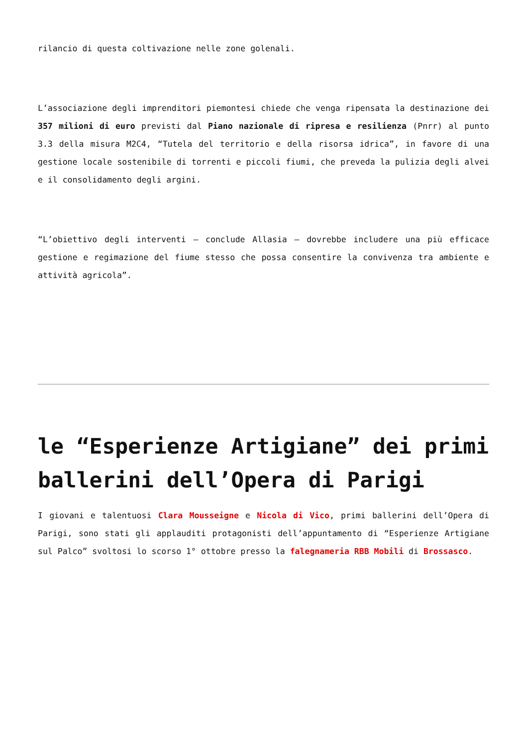rilancio di questa coltivazione nelle zone golenali.
L’associazione degli imprenditori piemontesi chiede che venga ripensata la destinazione dei 357 milioni di euro previsti dal Piano nazionale di ripresa e resilienza (Pnrr) al punto 3.3 della misura M2C4, “Tutela del territorio e della risorsa idrica”, in favore di una gestione locale sostenibile di torrenti e piccoli fiumi, che preveda la pulizia degli alvei e il consolidamento degli argini.
“L’obiettivo degli interventi – conclude Allasia – dovrebbe includere una più efficace gestione e regimazione del fiume stesso che possa consentire la convivenza tra ambiente e attività agricola”.
le “Esperienze Artigiane” dei primi ballerini dell’Opera di Parigi
I giovani e talentuosi Clara Mousseigne e Nicola di Vico, primi ballerini dell’Opera di Parigi, sono stati gli applauditi protagonisti dell’appuntamento di “Esperienze Artigiane sul Palco” svoltosi lo scorso 1° ottobre presso la falegnameria RBB Mobili di Brossasco.